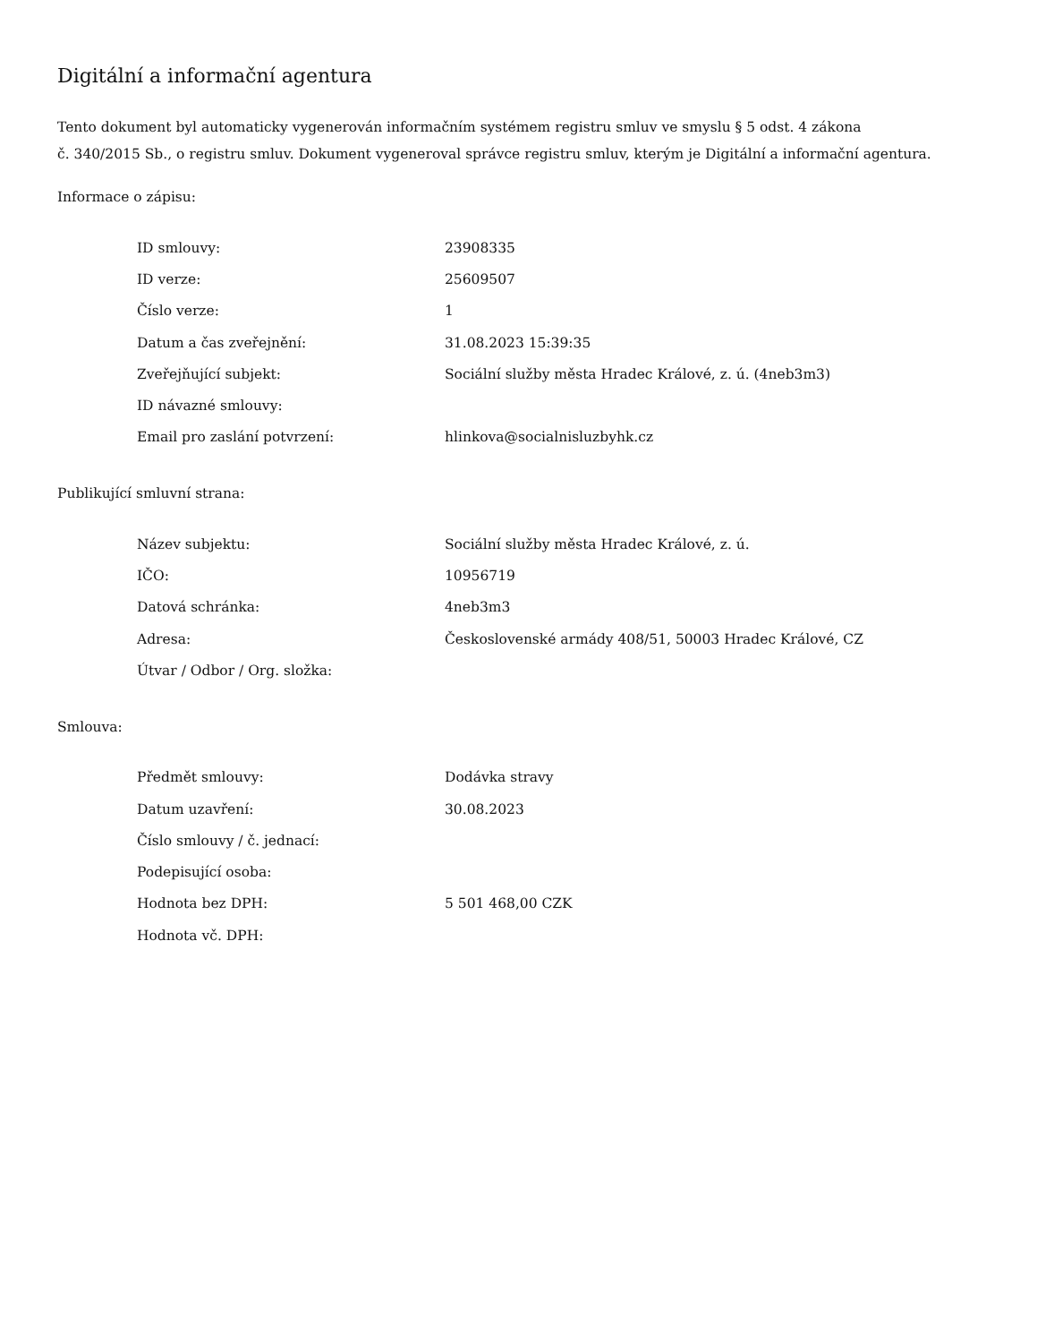Digitální a informační agentura
Tento dokument byl automaticky vygenerován informačním systémem registru smluv ve smyslu § 5 odst. 4 zákona
č. 340/2015 Sb., o registru smluv. Dokument vygeneroval správce registru smluv, kterým je Digitální a informační agentura.
Informace o zápisu:
| ID smlouvy: | 23908335 |
| ID verze: | 25609507 |
| Číslo verze: | 1 |
| Datum a čas zveřejnění: | 31.08.2023 15:39:35 |
| Zveřejňující subjekt: | Sociální služby města Hradec Králové, z. ú. (4neb3m3) |
| ID návazné smlouvy: | |
| Email pro zaslání potvrzení: | hlinkova@socialnisluzbyhk.cz |
Publikující smluvní strana:
| Název subjektu: | Sociální služby města Hradec Králové, z. ú. |
| IČO: | 10956719 |
| Datová schránka: | 4neb3m3 |
| Adresa: | Československé armády 408/51, 50003 Hradec Králové, CZ |
| Útvar / Odbor / Org. složka: | |
Smlouva:
| Předmět smlouvy: | Dodávka stravy |
| Datum uzavření: | 30.08.2023 |
| Číslo smlouvy / č. jednací: | |
| Podepisující osoba: | |
| Hodnota bez DPH: | 5 501 468,00 CZK |
| Hodnota vč. DPH: | |